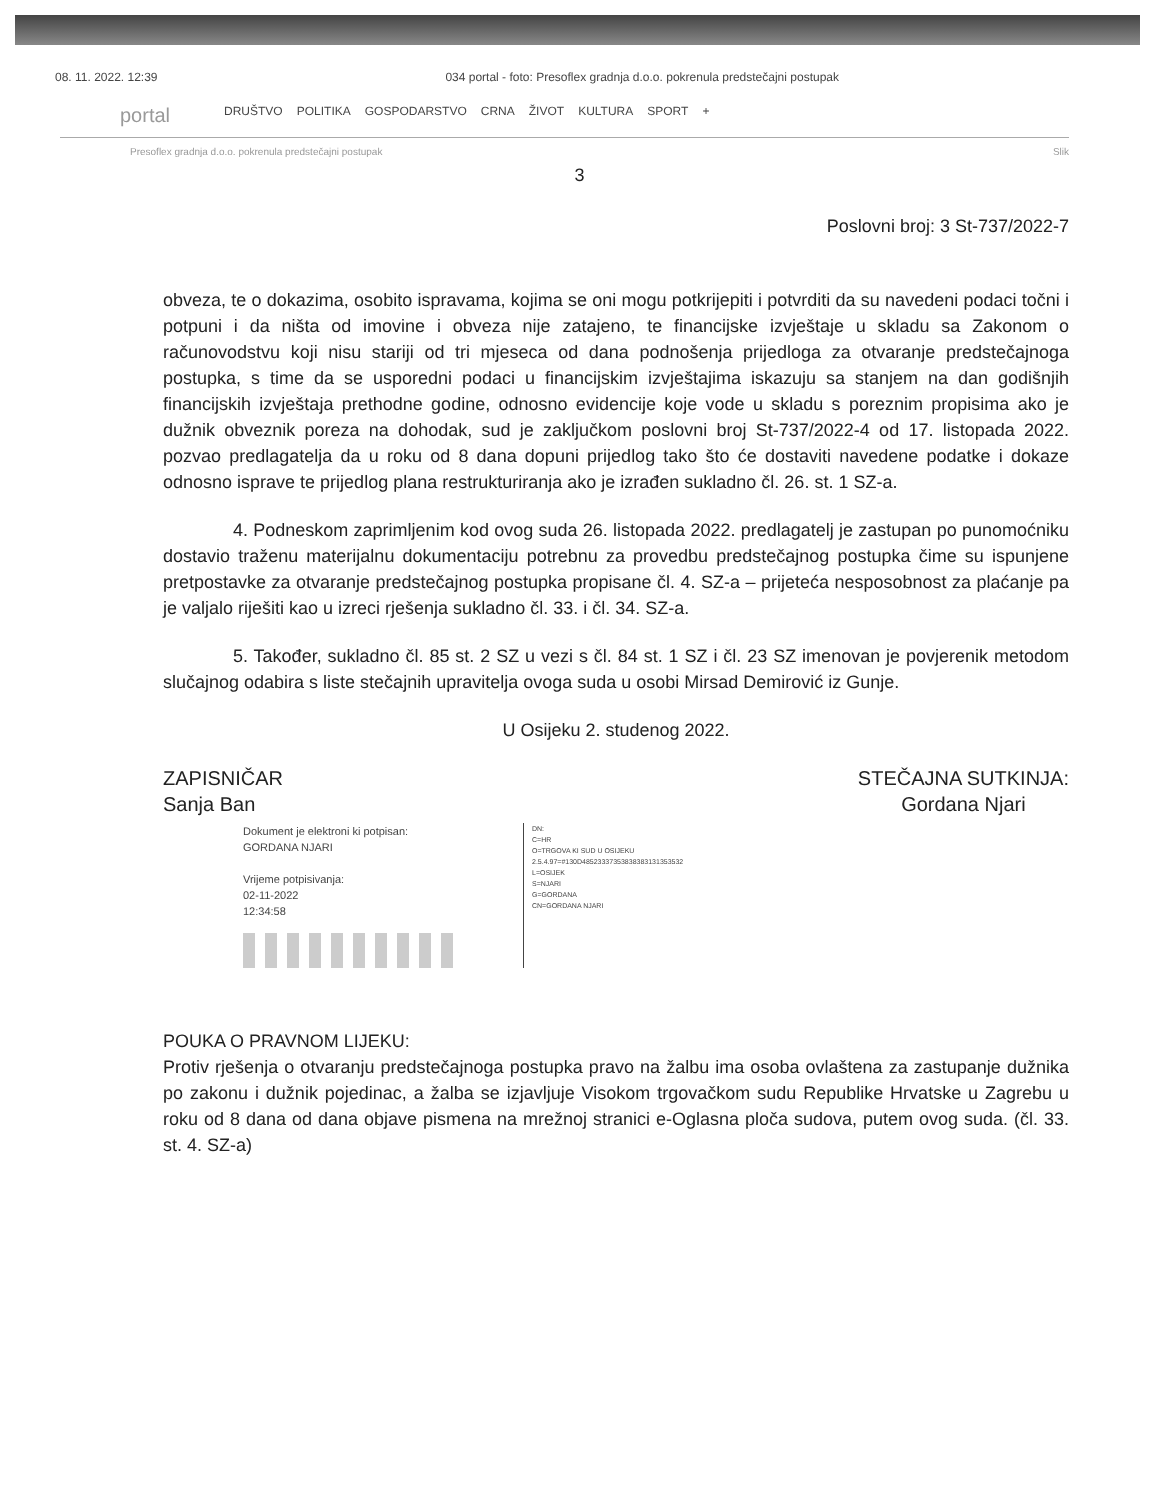08. 11. 2022. 12:39 034 portal - foto: Presoflex gradnja d.o.o. pokrenula predstečajni postupak
portal DRUŠTVO POLITIKA GOSPODARSTVO CRNA ŽIVOT KULTURA SPORT +
Presoflex gradnja d.o.o. pokrenula predstečajni postupak Slik
3
Poslovni broj: 3 St-737/2022-7
obveza, te o dokazima, osobito ispravama, kojima se oni mogu potkrijepiti i potvrditi da su navedeni podaci točni i potpuni i da ništa od imovine i obveza nije zatajeno, te financijske izvještaje u skladu sa Zakonom o računovodstvu koji nisu stariji od tri mjeseca od dana podnošenja prijedloga za otvaranje predstečajnoga postupka, s time da se usporedni podaci u financijskim izvještajima iskazuju sa stanjem na dan godišnjih financijskih izvještaja prethodne godine, odnosno evidencije koje vode u skladu s poreznim propisima ako je dužnik obveznik poreza na dohodak, sud je zaključkom poslovni broj St-737/2022-4 od 17. listopada 2022. pozvao predlagatelja da u roku od 8 dana dopuni prijedlog tako što će dostaviti navedene podatke i dokaze odnosno isprave te prijedlog plana restrukturiranja ako je izrađen sukladno čl. 26. st. 1 SZ-a.
4. Podneskom zaprimljenim kod ovog suda 26. listopada 2022. predlagatelj je zastupan po punomoćniku dostavio traženu materijalnu dokumentaciju potrebnu za provedbu predstečajnog postupka čime su ispunjene pretpostavke za otvaranje predstečajnog postupka propisane čl. 4. SZ-a – prijeteća nesposobnost za plaćanje pa je valjalo riješiti kao u izreci rješenja sukladno čl. 33. i čl. 34. SZ-a.
5. Također, sukladno čl. 85 st. 2 SZ u vezi s čl. 84 st. 1 SZ i čl. 23 SZ imenovan je povjerenik metodom slučajnog odabira s liste stečajnih upravitelja ovoga suda u osobi Mirsad Demirović iz Gunje.
U Osijeku 2. studenog 2022.
ZAPISNIČAR
Sanja Ban
STEČAJNA SUTKINJA:
Gordana Njari
Dokument je elektroni ki potpisan:
GORDANA NJARI
Vrijeme potpisivanja:
02-11-2022
12:34:58
DN:
C=HR
O=TRGOVA KI SUD U OSIJEKU
2.5.4.97=#130D48523337353838383131353532
L=OSIJEK
S=NJARI
G=GORDANA
CN=GORDANA NJARI
POUKA O PRAVNOM LIJEKU:
Protiv rješenja o otvaranju predstečajnoga postupka pravo na žalbu ima osoba ovlaštena za zastupanje dužnika po zakonu i dužnik pojedinac, a žalba se izjavljuje Visokom trgovačkom sudu Republike Hrvatske u Zagrebu u roku od 8 dana od dana objave pismena na mrežnoj stranici e-Oglasna ploča sudova, putem ovog suda. (čl. 33. st. 4. SZ-a)